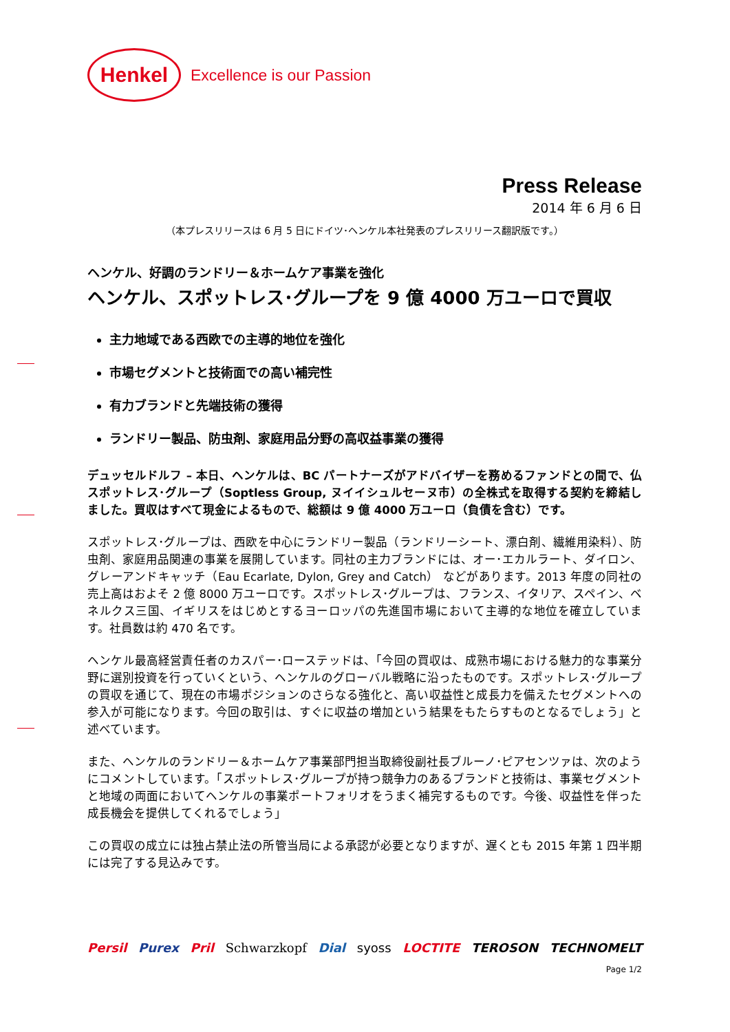Henkel
Excellence is our Passion
Press Release
2014 年 6 月 6 日
（本プレスリリースは 6 月 5 日にドイツ･ヘンケル本社発表のプレスリリース翻訳版です。）
ヘンケル、好調のランドリー＆ホームケア事業を強化
ヘンケル、スポットレス･グループを 9 億 4000 万ユーロで買収
主力地域である西欧での主導的地位を強化
市場セグメントと技術面での高い補完性
有力ブランドと先端技術の獲得
ランドリー製品、防虫剤、家庭用品分野の高収益事業の獲得
デュッセルドルフ – 本日、ヘンケルは、BC パートナーズがアドバイザーを務めるファンドとの間で、仏スポットレス･グループ（Soptless Group, ヌイイシュルセーヌ市）の全株式を取得する契約を締結しました。買収はすべて現金によるもので、総額は 9 億 4000 万ユーロ（負債を含む）です。
スポットレス･グループは、西欧を中心にランドリー製品（ランドリーシート、漂白剤、繊維用染料）、防虫剤、家庭用品関連の事業を展開しています。同社の主力ブランドには、オー･エカルラート、ダイロン、グレーアンドキャッチ（Eau Ecarlate, Dylon, Grey and Catch） などがあります。2013 年度の同社の売上高はおよそ 2 億 8000 万ユーロです。スポットレス･グループは、フランス、イタリア、スペイン、ベネルクス三国、イギリスをはじめとするヨーロッパの先進国市場において主導的な地位を確立しています。社員数は約 470 名です。
ヘンケル最高経営責任者のカスパー･ローステッドは、「今回の買収は、成熟市場における魅力的な事業分野に選別投資を行っていくという、ヘンケルのグローバル戦略に沿ったものです。スポットレス･グループの買収を通じて、現在の市場ポジションのさらなる強化と、高い収益性と成長力を備えたセグメントへの参入が可能になります。今回の取引は、すぐに収益の増加という結果をもたらすものとなるでしょう」と述べています。
また、ヘンケルのランドリー＆ホームケア事業部門担当取締役副社長ブルーノ･ピアセンツァは、次のようにコメントしています。「スポットレス･グループが持つ競争力のあるブランドと技術は、事業セグメントと地域の両面においてヘンケルの事業ポートフォリオをうまく補完するものです。今後、収益性を伴った成長機会を提供してくれるでしょう」
この買収の成立には独占禁止法の所管当局による承認が必要となりますが、遅くとも 2015 年第 1 四半期には完了する見込みです。
Persil Purex Pril Schwarzkopf Dial syoss LOCTITE TEROSON TECHNOMELT
Page 1/2